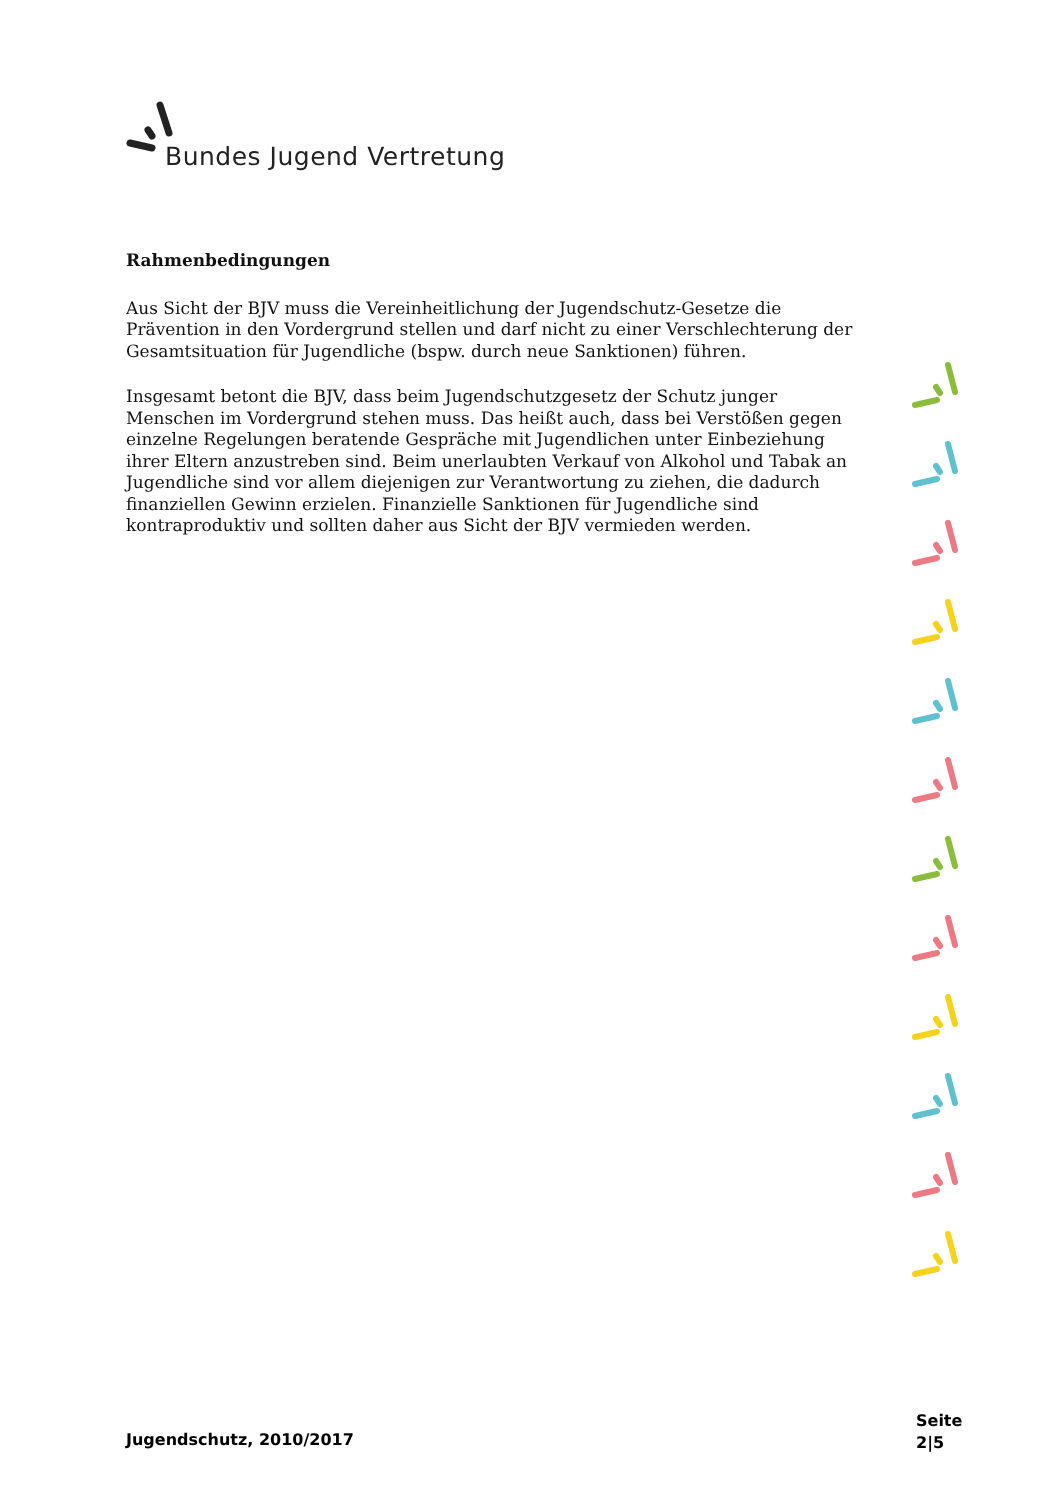Bundes Jugend Vertretung
Rahmenbedingungen
Aus Sicht der BJV muss die Vereinheitlichung der Jugendschutz-Gesetze die Prävention in den Vordergrund stellen und darf nicht zu einer Verschlechterung der Gesamtsituation für Jugendliche (bspw. durch neue Sanktionen) führen.
Insgesamt betont die BJV, dass beim Jugendschutzgesetz der Schutz junger Menschen im Vordergrund stehen muss. Das heißt auch, dass bei Verstößen gegen einzelne Regelungen beratende Gespräche mit Jugendlichen unter Einbeziehung ihrer Eltern anzustreben sind. Beim unerlaubten Verkauf von Alkohol und Tabak an Jugendliche sind vor allem diejenigen zur Verantwortung zu ziehen, die dadurch finanziellen Gewinn erzielen. Finanzielle Sanktionen für Jugendliche sind kontraproduktiv und sollten daher aus Sicht der BJV vermieden werden.
Jugendschutz, 2010/2017
Seite
2|5